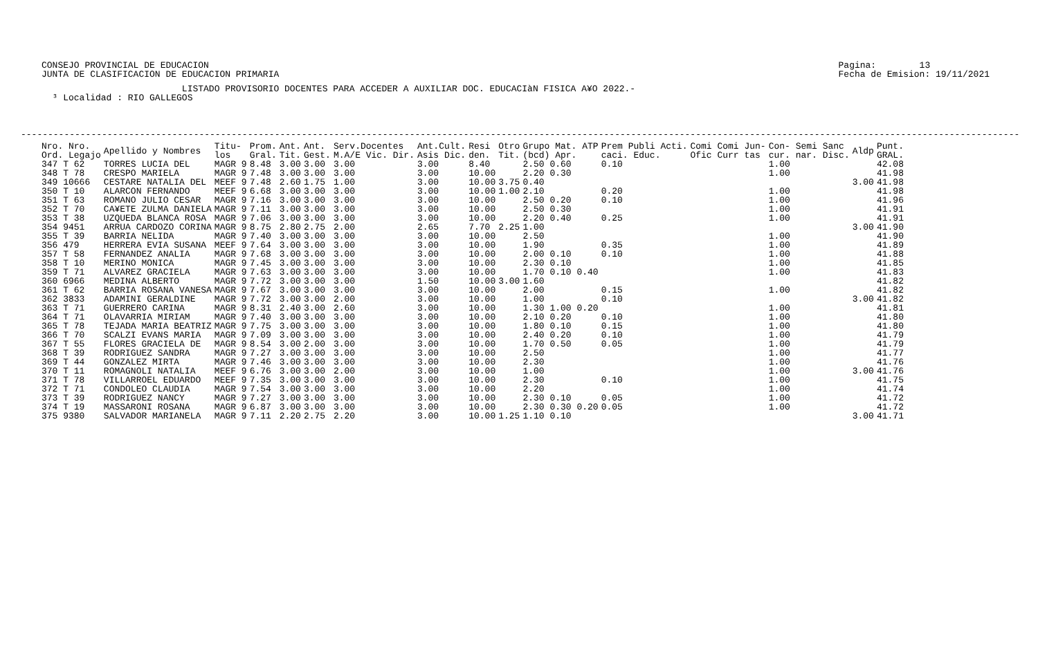CONSEJO PROVINCIAL DE EDUCACION
JUNTA DE CLASIFICACION DE EDUCACION PRIMARIA
Pagina:        13
Fecha de Emision: 19/11/2021
                          LISTADO PROVISORIO DOCENTES PARA ACCEDER A AUXILIAR DOC. EDUCACIàN FISICA A¥O 2022.-
  ³ Localidad : RIO GALLEGOS
-----------------------------------------------------------------------------------------------------------------------------------------------------------------------------------------
| Nro. Nro. Ord. Legajo | Apellido y Nombres | Titu- los | Prom. Gral. | Ant. Tit. | Ant. Gest. | Serv.Docentes M.A/E Vic. Dir. | Ant.Cult. Asis Dic. | Resi den. | Otro Tit. | Grupo Mat. ATP (bcd) Apr. | Prem Publi Acti. caci. Educ. | Comi Comi Jun- Ofic Curr tas | Con- Semi Sanc cur. nar. Disc. | Aldp | Punt. GRAL. |
| --- | --- | --- | --- | --- | --- | --- | --- | --- | --- | --- | --- | --- | --- | --- | --- |
| 347 T 62 | TORRES LUCIA DEL | MAGR 9 | 8.48 | 3.00 | 3.00 | 3.00 | 3.00 | 8.40 | | 2.50 0.60 | 0.10 | | 1.00 | | 42.08 |
| 348 T 78 | CRESPO MARIELA | MAGR 9 | 7.48 | 3.00 | 3.00 | 3.00 | 3.00 | 10.00 | | 2.20 0.30 | | | 1.00 | | 41.98 |
| 349 10666 | CESTARE NATALIA DEL | MEEF 9 | 7.48 | 2.60 | 1.75 | 1.00 | 3.00 | 10.00 | 3.75 | 0.40 | | | | 3.00 | 41.98 |
| 350 T 10 | ALARCON FERNANDO | MEEF 9 | 6.68 | 3.00 | 3.00 | 3.00 | 3.00 | 10.00 | 1.00 | 2.10 | 0.20 | | 1.00 | | 41.98 |
| 351 T 63 | ROMANO JULIO CESAR | MAGR 9 | 7.16 | 3.00 | 3.00 | 3.00 | 3.00 | 10.00 | | 2.50 0.20 | 0.10 | | 1.00 | | 41.96 |
| 352 T 70 | CA¥ETE ZULMA DANIELA | MAGR 9 | 7.11 | 3.00 | 3.00 | 3.00 | 3.00 | 10.00 | | 2.50 0.30 | | | 1.00 | | 41.91 |
| 353 T 38 | UZQUEDA BLANCA ROSA | MAGR 9 | 7.06 | 3.00 | 3.00 | 3.00 | 3.00 | 10.00 | | 2.20 0.40 | 0.25 | | 1.00 | | 41.91 |
| 354 9451 | ARRUA CARDOZO CORINA | MAGR 9 | 8.75 | 2.80 | 2.75 | 2.00 | 2.65 | 7.70 | 2.25 | 1.00 | | | | 3.00 | 41.90 |
| 355 T 39 | BARRIA NELIDA | MAGR 9 | 7.40 | 3.00 | 3.00 | 3.00 | 3.00 | 10.00 | | 2.50 | | | 1.00 | | 41.90 |
| 356 479 | HERRERA EVIA SUSANA | MEEF 9 | 7.64 | 3.00 | 3.00 | 3.00 | 3.00 | 10.00 | | 1.90 | 0.35 | | 1.00 | | 41.89 |
| 357 T 58 | FERNANDEZ ANALIA | MAGR 9 | 7.68 | 3.00 | 3.00 | 3.00 | 3.00 | 10.00 | | 2.00 0.10 | 0.10 | | 1.00 | | 41.88 |
| 358 T 10 | MERINO MONICA | MAGR 9 | 7.45 | 3.00 | 3.00 | 3.00 | 3.00 | 10.00 | | 2.30 0.10 | | | 1.00 | | 41.85 |
| 359 T 71 | ALVAREZ GRACIELA | MAGR 9 | 7.63 | 3.00 | 3.00 | 3.00 | 3.00 | 10.00 | | 1.70 0.10 0.40 | | | 1.00 | | 41.83 |
| 360 6966 | MEDINA ALBERTO | MAGR 9 | 7.72 | 3.00 | 3.00 | 3.00 | 1.50 | 10.00 | 3.00 | 1.60 | | | | | 41.82 |
| 361 T 62 | BARRIA ROSANA VANESA | MAGR 9 | 7.67 | 3.00 | 3.00 | 3.00 | 3.00 | 10.00 | | 2.00 | 0.15 | | 1.00 | | 41.82 |
| 362 3833 | ADAMINI GERALDINE | MAGR 9 | 7.72 | 3.00 | 3.00 | 2.00 | 3.00 | 10.00 | | 1.00 | 0.10 | | | 3.00 | 41.82 |
| 363 T 71 | GUERRERO CARINA | MAGR 9 | 8.31 | 2.40 | 3.00 | 2.60 | 3.00 | 10.00 | | 1.30 1.00 0.20 | | | 1.00 | | 41.81 |
| 364 T 71 | OLAVARRIA MIRIAM | MAGR 9 | 7.40 | 3.00 | 3.00 | 3.00 | 3.00 | 10.00 | | 2.10 0.20 | 0.10 | | 1.00 | | 41.80 |
| 365 T 78 | TEJADA MARIA BEATRIZ | MAGR 9 | 7.75 | 3.00 | 3.00 | 3.00 | 3.00 | 10.00 | | 1.80 0.10 | 0.15 | | 1.00 | | 41.80 |
| 366 T 70 | SCALZI EVANS MARIA | MAGR 9 | 7.09 | 3.00 | 3.00 | 3.00 | 3.00 | 10.00 | | 2.40 0.20 | 0.10 | | 1.00 | | 41.79 |
| 367 T 55 | FLORES GRACIELA DE | MAGR 9 | 8.54 | 3.00 | 2.00 | 3.00 | 3.00 | 10.00 | | 1.70 0.50 | 0.05 | | 1.00 | | 41.79 |
| 368 T 39 | RODRIGUEZ SANDRA | MAGR 9 | 7.27 | 3.00 | 3.00 | 3.00 | 3.00 | 10.00 | | 2.50 | | | 1.00 | | 41.77 |
| 369 T 44 | GONZALEZ MIRTA | MAGR 9 | 7.46 | 3.00 | 3.00 | 3.00 | 3.00 | 10.00 | | 2.30 | | | 1.00 | | 41.76 |
| 370 T 11 | ROMAGNOLI NATALIA | MEEF 9 | 6.76 | 3.00 | 3.00 | 2.00 | 3.00 | 10.00 | | 1.00 | | | 1.00 | 3.00 | 41.76 |
| 371 T 78 | VILLARROEL EDUARDO | MEEF 9 | 7.35 | 3.00 | 3.00 | 3.00 | 3.00 | 10.00 | | 2.30 | 0.10 | | 1.00 | | 41.75 |
| 372 T 71 | CONDOLEO CLAUDIA | MAGR 9 | 7.54 | 3.00 | 3.00 | 3.00 | 3.00 | 10.00 | | 2.20 | | | 1.00 | | 41.74 |
| 373 T 39 | RODRIGUEZ NANCY | MAGR 9 | 7.27 | 3.00 | 3.00 | 3.00 | 3.00 | 10.00 | | 2.30 0.10 | 0.05 | | 1.00 | | 41.72 |
| 374 T 19 | MASSARONI ROSANA | MAGR 9 | 6.87 | 3.00 | 3.00 | 3.00 | 3.00 | 10.00 | | 2.30 0.30 0.20 | 0.05 | | 1.00 | | 41.72 |
| 375 9380 | SALVADOR MARIANELA | MAGR 9 | 7.11 | 2.20 | 2.75 | 2.20 | 3.00 | 10.00 | 1.25 | 1.10 0.10 | | | | 3.00 | 41.71 |